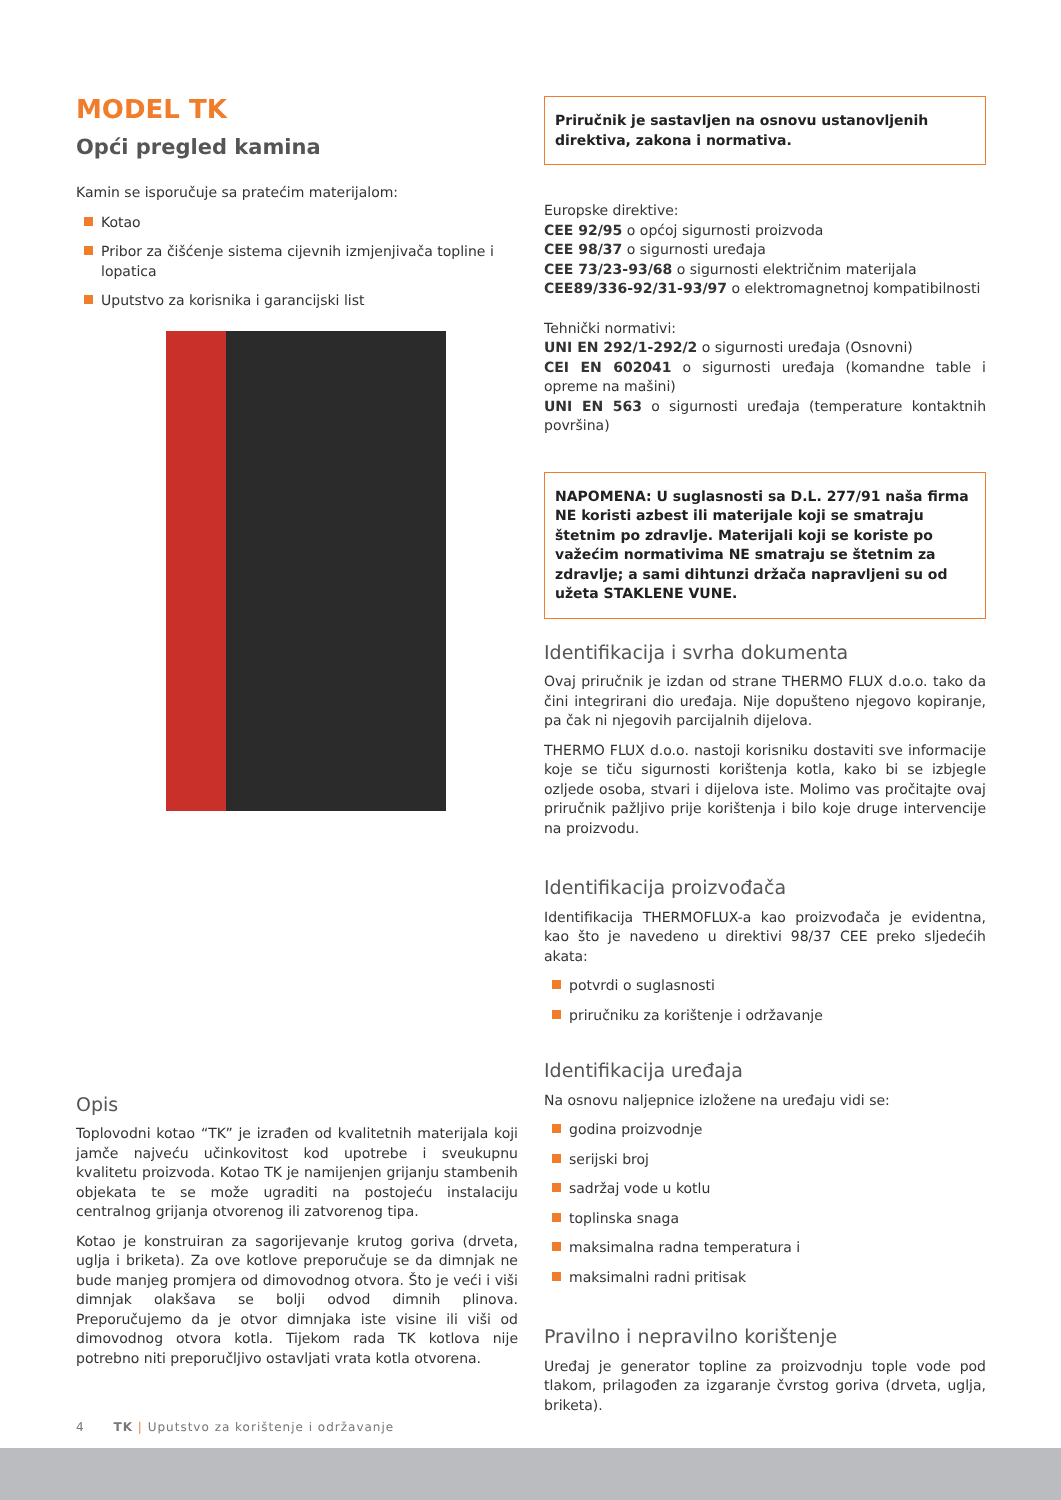MODEL TK
Opći pregled kamina
Kamin se isporučuje sa pratećim materijalom:
Kotao
Pribor za čišćenje sistema cijevnih izmjenjivača topline i lopatica
Uputstvo za korisnika i garancijski list
Opis
Toplovodni kotao “TK” je izrađen od kvalitetnih materijala koji jamče najveću učinkovitost kod upotrebe i sveukupnu kvalitetu proizvoda. Kotao TK je namijenjen grijanju stambenih objekata te se može ugraditi na postojeću instalaciju centralnog grijanja otvorenog ili zatvorenog tipa.
Kotao je konstruiran za sagorijevanje krutog goriva (drveta, uglja i briketa). Za ove kotlove preporučuje se da dimnjak ne bude manjeg promjera od dimovodnog otvora. Što je veći i viši dimnjak olakšava se bolji odvod dimnih plinova. Preporučujemo da je otvor dimnjaka iste visine ili viši od dimovodnog otvora kotla. Tijekom rada TK kotlova nije potrebno niti preporučljivo ostavljati vrata kotla otvorena.
Priručnik je sastavljen na osnovu ustanovljenih direktiva, zakona i normativa.
Europske direktive:
CEE 92/95 o općoj sigurnosti proizvoda
CEE 98/37 o sigurnosti uređaja
CEE 73/23-93/68 o sigurnosti električnim materijala
CEE89/336-92/31-93/97 o elektromagnetnoj kompatibilnosti
Tehnički normativi:
UNI EN 292/1-292/2 o sigurnosti uređaja (Osnovni)
CEI EN 602041 o sigurnosti uređaja (komandne table i opreme na mašini)
UNI EN 563 o sigurnosti uređaja (temperature kontaktnih površina)
NAPOMENA: U suglasnosti sa D.L. 277/91 naša firma NE koristi azbest ili materijale koji se smatraju štetnim po zdravlje. Materijali koji se koriste po važećim normativima NE smatraju se štetnim za zdravlje; a sami dihtunzi držača napravljeni su od užeta STAKLENE VUNE.
Identifikacija i svrha dokumenta
Ovaj priručnik je izdan od strane THERMO FLUX d.o.o. tako da čini integrirani dio uređaja. Nije dopušteno njegovo kopiranje, pa čak ni njegovih parcijalnih dijelova.
THERMO FLUX d.o.o. nastoji korisniku dostaviti sve informacije koje se tiču sigurnosti korištenja kotla, kako bi se izbjegle ozljede osoba, stvari i dijelova iste. Molimo vas pročitajte ovaj priručnik pažljivo prije korištenja i bilo koje druge intervencije na proizvodu.
Identifikacija proizvođača
Identifikacija THERMOFLUX-a kao proizvođača je evidentna, kao što je navedeno u direktivi 98/37 CEE preko sljedećih akata:
potvrdi o suglasnosti
priručniku za korištenje i održavanje
Identifikacija uređaja
Na osnovu naljepnice izložene na uređaju vidi se:
godina proizvodnje
serijski broj
sadržaj vode u kotlu
toplinska snaga
maksimalna radna temperatura i
maksimalni radni pritisak
Pravilno i nepravilno korištenje
Uređaj je generator topline za proizvodnju tople vode pod tlakom, prilagođen za izgaranje čvrstog goriva (drveta, uglja, briketa).
4 TK | Uputstvo za korištenje i održavanje